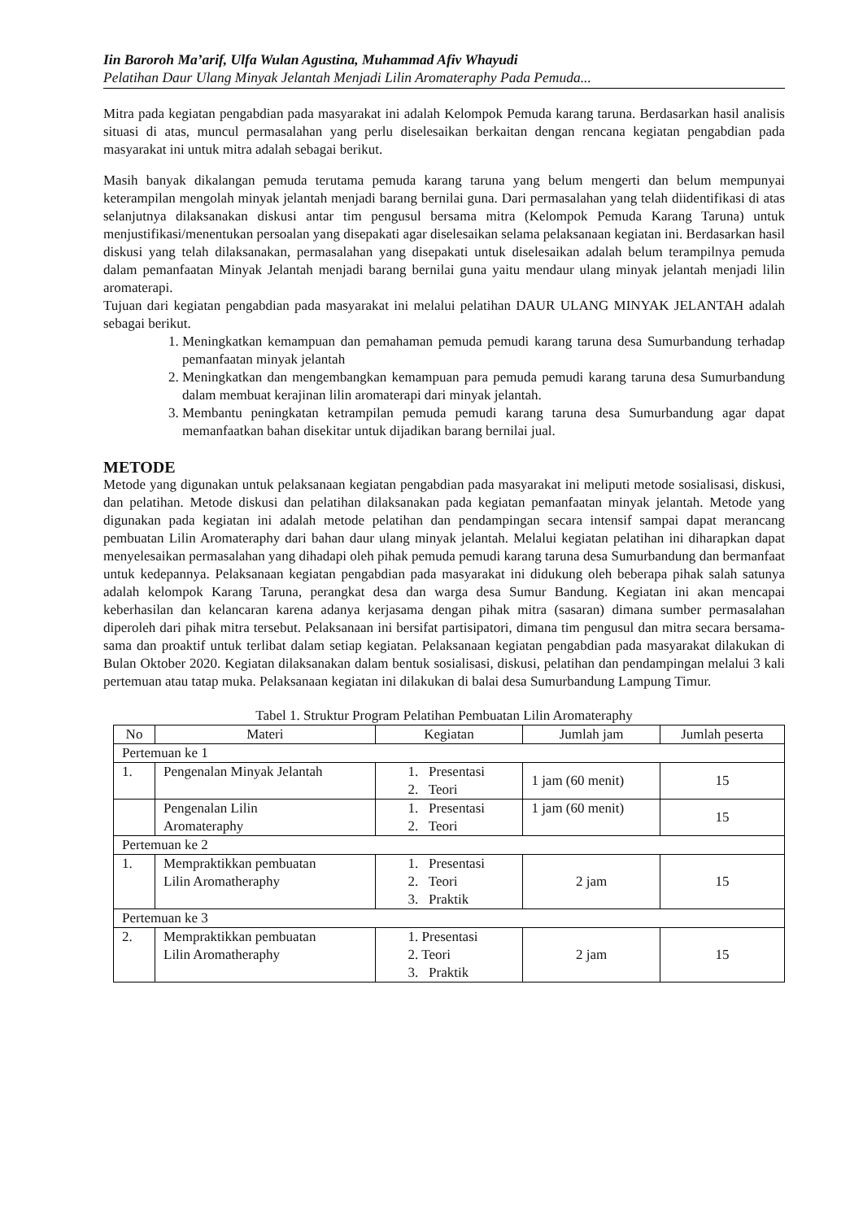Iin Baroroh Ma’arif, Ulfa Wulan Agustina, Muhammad Afiv Whayudi
Pelatihan Daur Ulang Minyak Jelantah Menjadi Lilin Aromateraphy Pada Pemuda...
Mitra pada kegiatan pengabdian pada masyarakat ini adalah Kelompok Pemuda karang taruna. Berdasarkan hasil analisis situasi di atas, muncul permasalahan yang perlu diselesaikan berkaitan dengan rencana kegiatan pengabdian pada masyarakat ini untuk mitra adalah sebagai berikut.
Masih banyak dikalangan pemuda terutama pemuda karang taruna yang belum mengerti dan belum mempunyai keterampilan mengolah minyak jelantah menjadi barang bernilai guna. Dari permasalahan yang telah diidentifikasi di atas selanjutnya dilaksanakan diskusi antar tim pengusul bersama mitra (Kelompok Pemuda Karang Taruna) untuk menjustifikasi/menentukan persoalan yang disepakati agar diselesaikan selama pelaksanaan kegiatan ini. Berdasarkan hasil diskusi yang telah dilaksanakan, permasalahan yang disepakati untuk diselesaikan adalah belum terampilnya pemuda dalam pemanfaatan Minyak Jelantah menjadi barang bernilai guna yaitu mendaur ulang minyak jelantah menjadi lilin aromaterapi.
Tujuan dari kegiatan pengabdian pada masyarakat ini melalui pelatihan DAUR ULANG MINYAK JELANTAH adalah sebagai berikut.
1. Meningkatkan kemampuan dan pemahaman pemuda pemudi karang taruna desa Sumurbandung terhadap pemanfaatan minyak jelantah
2. Meningkatkan dan mengembangkan kemampuan para pemuda pemudi karang taruna desa Sumurbandung dalam membuat kerajinan lilin aromaterapi dari minyak jelantah.
3. Membantu peningkatan ketrampilan pemuda pemudi karang taruna desa Sumurbandung agar dapat memanfaatkan bahan disekitar untuk dijadikan barang bernilai jual.
METODE
Metode yang digunakan untuk pelaksanaan kegiatan pengabdian pada masyarakat ini meliputi metode sosialisasi, diskusi, dan pelatihan. Metode diskusi dan pelatihan dilaksanakan pada kegiatan pemanfaatan minyak jelantah. Metode yang digunakan pada kegiatan ini adalah metode pelatihan dan pendampingan secara intensif sampai dapat merancang pembuatan Lilin Aromateraphy dari bahan daur ulang minyak jelantah. Melalui kegiatan pelatihan ini diharapkan dapat menyelesaikan permasalahan yang dihadapi oleh pihak pemuda pemudi karang taruna desa Sumurbandung dan bermanfaat untuk kedepannya. Pelaksanaan kegiatan pengabdian pada masyarakat ini didukung oleh beberapa pihak salah satunya adalah kelompok Karang Taruna, perangkat desa dan warga desa Sumur Bandung. Kegiatan ini akan mencapai keberhasilan dan kelancaran karena adanya kerjasama dengan pihak mitra (sasaran) dimana sumber permasalahan diperoleh dari pihak mitra tersebut. Pelaksanaan ini bersifat partisipatori, dimana tim pengusul dan mitra secara bersama-sama dan proaktif untuk terlibat dalam setiap kegiatan. Pelaksanaan kegiatan pengabdian pada masyarakat dilakukan di Bulan Oktober 2020. Kegiatan dilaksanakan dalam bentuk sosialisasi, diskusi, pelatihan dan pendampingan melalui 3 kali pertemuan atau tatap muka. Pelaksanaan kegiatan ini dilakukan di balai desa Sumurbandung Lampung Timur.
Tabel 1. Struktur Program Pelatihan Pembuatan Lilin Aromateraphy
| No | Materi | Kegiatan | Jumlah jam | Jumlah peserta |
| --- | --- | --- | --- | --- |
| Pertemuan ke 1 | | | | |
| 1. | Pengenalan Minyak Jelantah | 1. Presentasi 2. Teori | 1 jam (60 menit) | 15 |
| | Pengenalan Lilin Aromateraphy | 1. Presentasi 2. Teori | 1 jam (60 menit) | 15 |
| Pertemuan ke 2 | | | | |
| 1. | Mempraktikkan pembuatan Lilin Aromatheraphy | 1. Presentasi 2. Teori 3. Praktik | 2 jam | 15 |
| Pertemuan ke 3 | | | | |
| 2. | Mempraktikkan pembuatan Lilin Aromatheraphy | 1. Presentasi 2. Teori 3. Praktik | 2 jam | 15 |